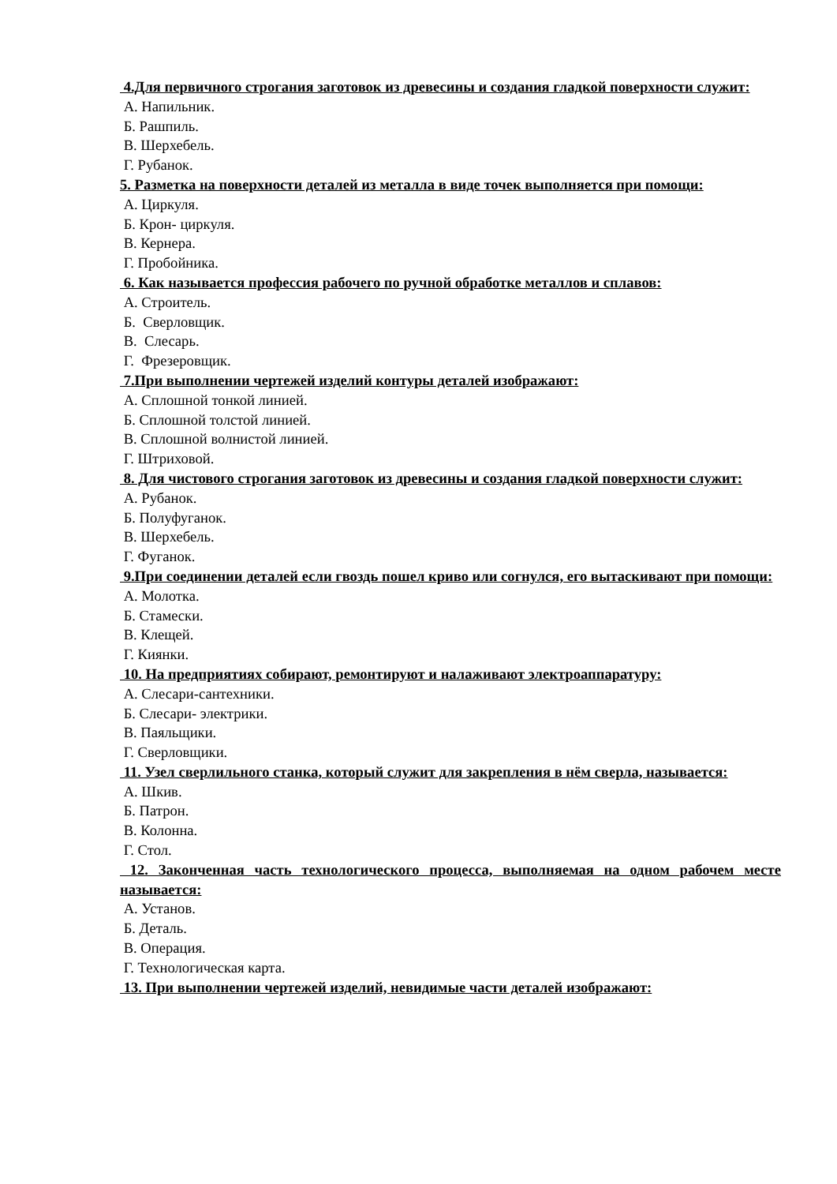4.Для первичного строгания заготовок из древесины и создания гладкой поверхности служит:
А. Напильник.
Б. Рашпиль.
В. Шерхебель.
Г. Рубанок.
5. Разметка на поверхности деталей из металла в виде точек выполняется при помощи:
А. Циркуля.
Б. Крон- циркуля.
В. Кернера.
Г. Пробойника.
6. Как называется профессия рабочего по ручной обработке металлов и сплавов:
А. Строитель.
Б. Сверловщик.
В. Слесарь.
Г. Фрезеровщик.
7.При выполнении чертежей изделий контуры деталей изображают:
А. Сплошной тонкой линией.
Б. Сплошной толстой линией.
В. Сплошной волнистой линией.
Г. Штриховой.
8. Для чистового строгания заготовок из древесины и создания гладкой поверхности служит:
А. Рубанок.
Б. Полуфуганок.
В. Шерхебель.
Г. Фуганок.
9.При соединении деталей если гвоздь пошел криво или согнулся, его вытаскивают при помощи:
А. Молотка.
Б. Стамески.
В. Клещей.
Г. Киянки.
10. На предприятиях собирают, ремонтируют и налаживают электроаппаратуру:
А. Слесари-сантехники.
Б. Слесари- электрики.
В. Паяльщики.
Г. Сверловщики.
11. Узел сверлильного станка, который служит для закрепления в нём сверла, называется:
А. Шкив.
Б. Патрон.
В. Колонна.
Г. Стол.
12. Законченная часть технологического процесса, выполняемая на одном рабочем месте называется:
А. Установ.
Б. Деталь.
В. Операция.
Г. Технологическая карта.
13. При выполнении чертежей изделий, невидимые части деталей изображают: